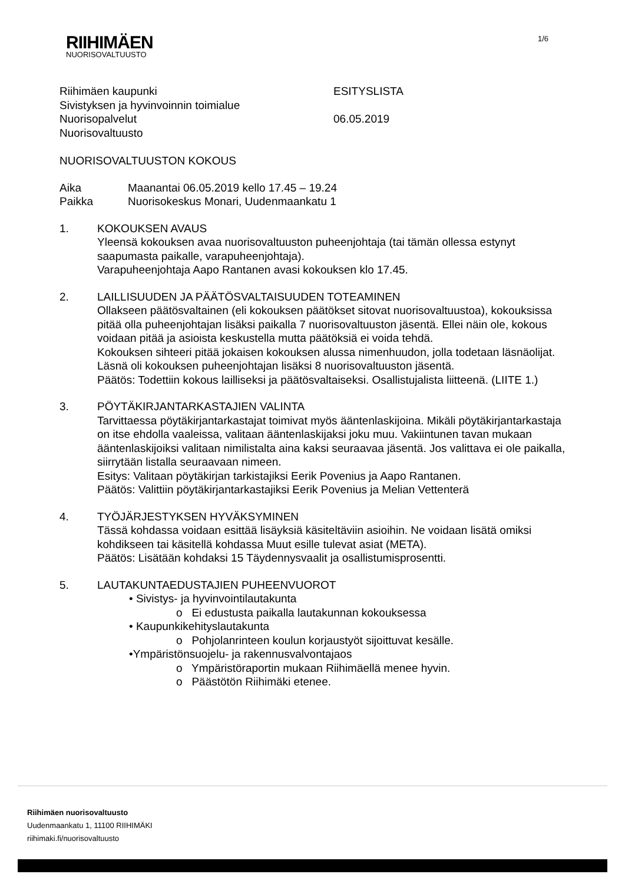RIIHIMÄEN
NUORISOVALTUUSTO
1/6
Riihimäen kaupunki
Sivistyksen ja hyvinvoinnin toimialue
Nuorisopalvelut
Nuorisovaltuusto
ESITYSLISTA
06.05.2019
NUORISOVALTUUSTON KOKOUS
Aika
Paikka
Maanantai 06.05.2019 kello 17.45 – 19.24
Nuorisokeskus Monari, Uudenmaankatu 1
1. KOKOUKSEN AVAUS
Yleensä kokouksen avaa nuorisovaltuuston puheenjohtaja (tai tämän ollessa estynyt saapumasta paikalle, varapuheenjohtaja).
Varapuheenjohtaja Aapo Rantanen avasi kokouksen klo 17.45.
2. LAILLISUUDEN JA PÄÄTÖSVALTAISUUDEN TOTEAMINEN
Ollakseen päätösvaltainen (eli kokouksen päätökset sitovat nuorisovaltuustoa), kokouksissa pitää olla puheenjohtajan lisäksi paikalla 7 nuorisovaltuuston jäsentä. Ellei näin ole, kokous voidaan pitää ja asioista keskustella mutta päätöksiä ei voida tehdä.
Kokouksen sihteeri pitää jokaisen kokouksen alussa nimenhuudon, jolla todetaan läsnäolijat.
Läsnä oli kokouksen puheenjohtajan lisäksi 8 nuorisovaltuuston jäsentä.
Päätös: Todettiin kokous lailliseksi ja päätösvaltaiseksi. Osallistujalista liitteenä. (LIITE 1.)
3. PÖYTÄKIRJANTARKASTAJIEN VALINTA
Tarvittaessa pöytäkirjantarkastajat toimivat myös ääntenlaskijoina. Mikäli pöytäkirjantarkastaja on itse ehdolla vaaleissa, valitaan ääntenlaskijaksi joku muu. Vakiintunen tavan mukaan ääntenlaskijoiksi valitaan nimilistalta aina kaksi seuraavaa jäsentä. Jos valittava ei ole paikalla, siirrytään listalla seuraavaan nimeen.
Esitys: Valitaan pöytäkirjan tarkistajiksi Eerik Povenius ja Aapo Rantanen.
Päätös: Valittiin pöytäkirjantarkastajiksi Eerik Povenius ja Melian Vettenterä
4. TYÖJÄRJESTYKSEN HYVÄKSYMINEN
Tässä kohdassa voidaan esittää lisäyksiä käsiteltäviin asioihin. Ne voidaan lisätä omiksi kohdikseen tai käsitellä kohdassa Muut esille tulevat asiat (META).
Päätös: Lisätään kohdaksi 15 Täydennysvaalit ja osallistumisprosentti.
5. LAUTAKUNTAEDUSTAJIEN PUHEENVUOROT
• Sivistys- ja hyvinvointilautakunta
o Ei edustusta paikalla lautakunnan kokouksessa
• Kaupunkikehityslautakunta
o Pohjolanrinteen koulun korjaustyöt sijoittuvat kesälle.
•Ympäristönsuojelu- ja rakennusvalvontajaos
o Ympäristöraportin mukaan Riihimäellä menee hyvin.
o Päästötön Riihimäki etenee.
Riihimäen nuorisovaltuusto
Uudenmaankatu 1, 11100 RIIHIMÄKI
riihimaki.fi/nuorisovaltuusto